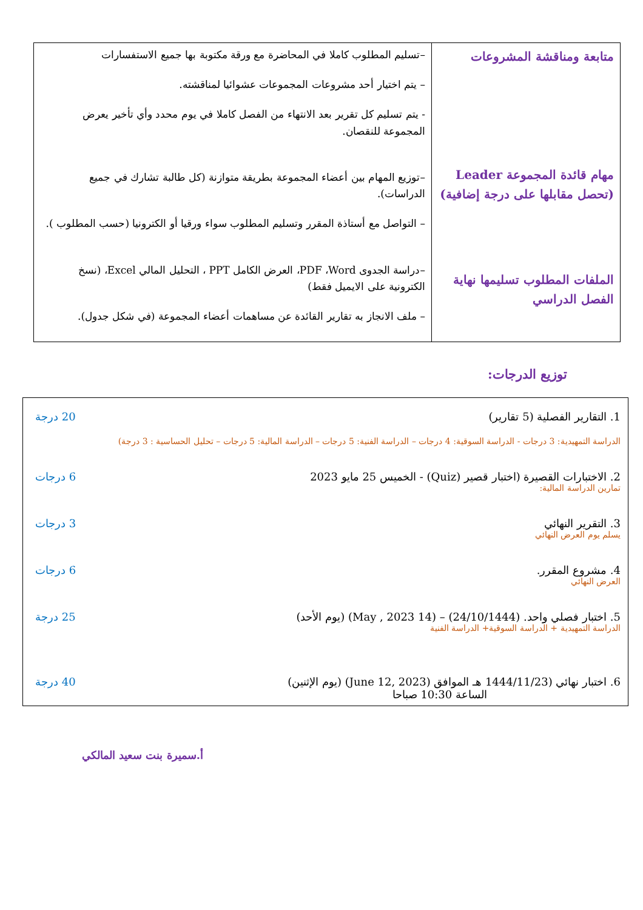| متابعة ومناقشة المشروعات مهام قائدة المجموعة Leader (تحصل مقابلها على درجة إضافية) الملفات المطلوب تسليمها نهاية الفصل الدراسي | –تسليم المطلوب كاملا في المحاضرة مع ورقة مكتوبة بها جميع الاستفسارات – يتم اختيار أحد مشروعات المجموعات عشوائيا لمناقشته. - يتم تسليم كل تقرير بعد الانتهاء من الفصل كاملا في يوم محدد وأي تأخير يعرض المجموعة للنقصان. –توزيع المهام بين أعضاء المجموعة بطريقة متوازنة (كل طالبة تشارك في جميع الدراسات). – التواصل مع أستاذة المقرر وتسليم المطلوب سواء ورقيا أو الكترونيا (حسب المطلوب ). –دراسة الجدوى PDF ،Word، العرض الكامل PPT ، التحليل المالي Excel، (نسخ الكترونية على الايميل فقط) – ملف الانجاز به تقارير القائدة عن مساهمات أعضاء المجموعة (في شكل جدول). |
توزيع الدرجات:
1. التقارير الفصلية (5 تقارير) 20 درجة
الدراسة التمهيدية: 3 درجات - الدراسة السوقية: 4 درجات – الدراسة الفنية: 5 درجات – الدراسة المالية: 5 درجات – تحليل الحساسية : 3 درجة)
2. الاختبارات القصيرة (اختبار قصير (Quiz) - الخميس 25 مايو 2023 6 درجات
تمارين الدراسة المالية:
3. التقرير النهائي 3 درجات
يسلم يوم العرض النهائي
4. مشروع المقرر. 6 درجات
العرض النهائي
5. اختبار فصلي واحد. (24/10/1444) – (14 May , 2023) (يوم الأحد) 25 درجة
الدراسة التمهيدية + الدراسة السوقية+ الدراسة الفنية
6. اختبار نهائي (1444/11/23 هـ الموافق (June 12, 2023) (يوم الإثنين) 40 درجة
الساعة 10:30 صباحا
أ.سميرة بنت سعيد المالكي